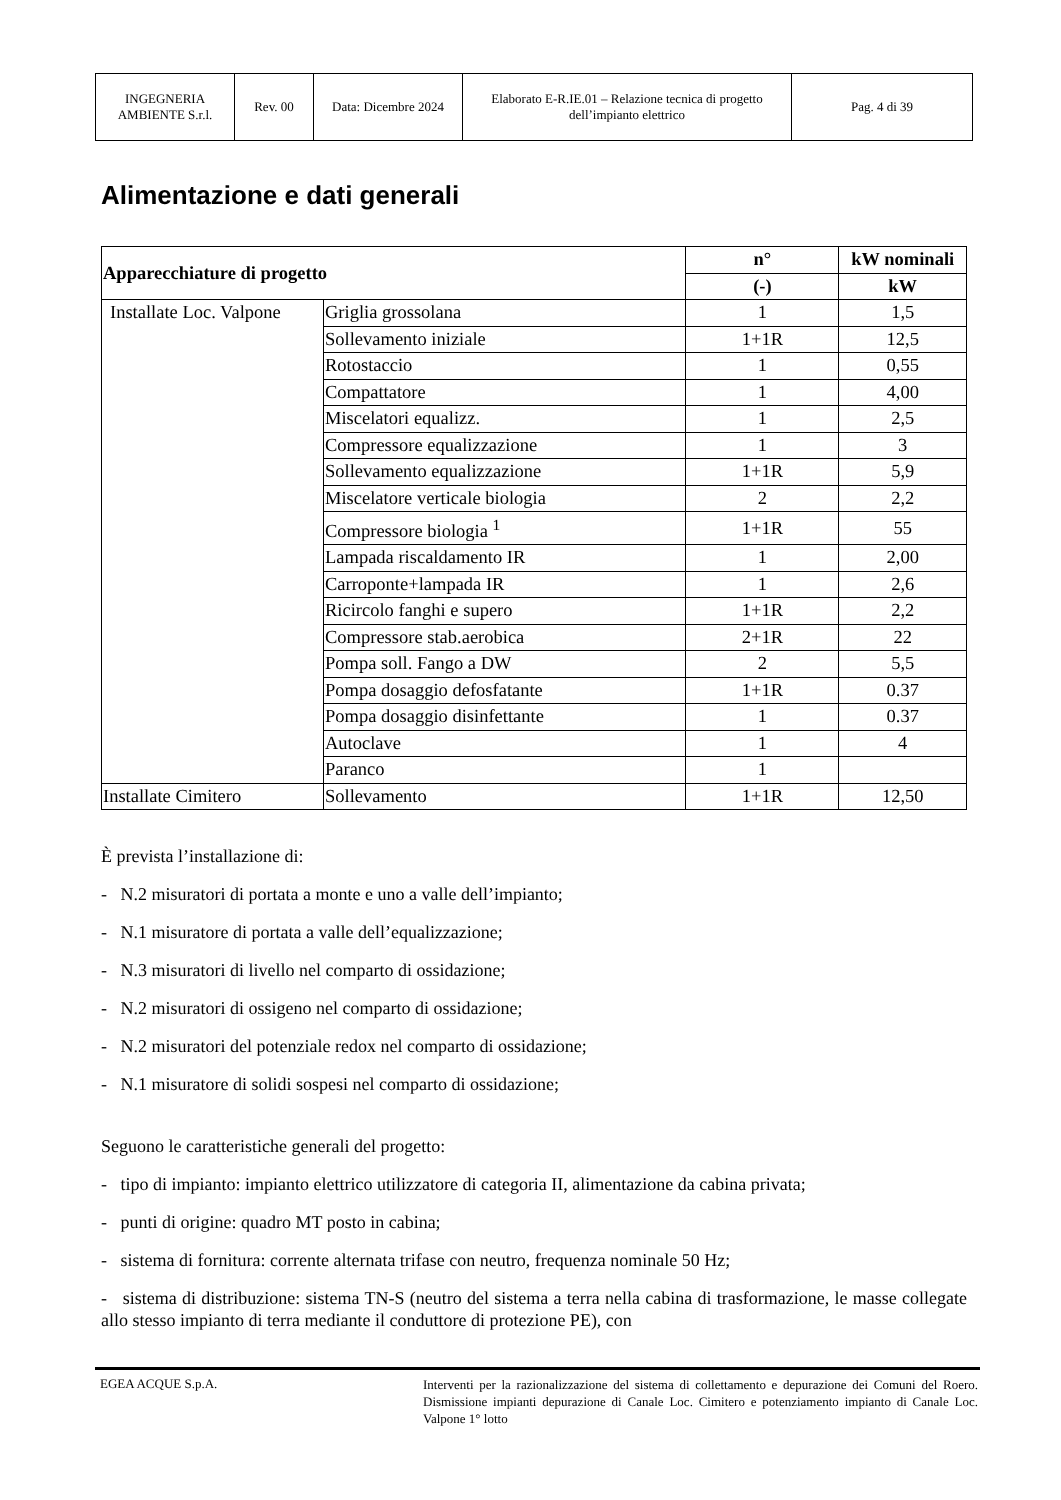| INGEGNERIA AMBIENTE S.r.l. | Rev. 00 | Data: Dicembre 2024 | Elaborato E-R.IE.01 – Relazione tecnica di progetto dell’impianto elettrico | Pag. 4 di 39 |
Alimentazione e dati generali
| Apparecchiature di progetto | | n° | kW nominali |
| --- | --- | --- | --- |
| | | (-) | kW |
| Installate Loc. Valpone | Griglia grossolana | 1 | 1,5 |
| | Sollevamento iniziale | 1+1R | 12,5 |
| | Rotostaccio | 1 | 0,55 |
| | Compattatore | 1 | 4,00 |
| | Miscelatori equalizz. | 1 | 2,5 |
| | Compressore equalizzazione | 1 | 3 |
| | Sollevamento equalizzazione | 1+1R | 5,9 |
| | Miscelatore verticale biologia | 2 | 2,2 |
| | Compressore biologia <sup>1</sup> | 1+1R | 55 |
| | Lampada riscaldamento IR | 1 | 2,00 |
| | Carroponte+lampada IR | 1 | 2,6 |
| | Ricircolo fanghi e supero | 1+1R | 2,2 |
| | Compressore stab.aerobica | 2+1R | 22 |
| | Pompa soll. Fango a DW | 2 | 5,5 |
| | Pompa dosaggio defosfatante | 1+1R | 0.37 |
| | Pompa dosaggio disinfettante | 1 | 0.37 |
| | Autoclave | 1 | 4 |
| | Paranco | 1 | |
| Installate Cimitero | Sollevamento | 1+1R | 12,50 |
È prevista l’installazione di:
- N.2 misuratori di portata a monte e uno a valle dell’impianto;
- N.1 misuratore di portata a valle dell’equalizzazione;
- N.3 misuratori di livello nel comparto di ossidazione;
- N.2 misuratori di ossigeno nel comparto di ossidazione;
- N.2 misuratori del potenziale redox nel comparto di ossidazione;
- N.1 misuratore di solidi sospesi nel comparto di ossidazione;
Seguono le caratteristiche generali del progetto:
- tipo di impianto: impianto elettrico utilizzatore di categoria II, alimentazione da cabina privata;
- punti di origine: quadro MT posto in cabina;
- sistema di fornitura: corrente alternata trifase con neutro, frequenza nominale 50 Hz;
- sistema di distribuzione: sistema TN-S (neutro del sistema a terra nella cabina di trasformazione, le masse collegate allo stesso impianto di terra mediante il conduttore di protezione PE), con
EGEA ACQUE S.p.A.
Interventi per la razionalizzazione del sistema di collettamento e depurazione dei Comuni del Roero. Dismissione impianti depurazione di Canale Loc. Cimitero e potenziamento impianto di Canale Loc. Valpone 1° lotto